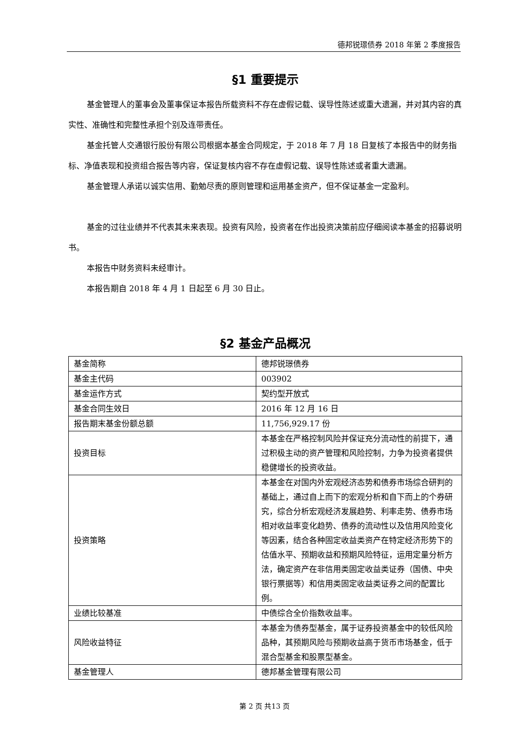德邦锐璟债券 2018 年第 2 季度报告
§1 重要提示
基金管理人的董事会及董事保证本报告所载资料不存在虚假记载、误导性陈述或重大遗漏，并对其内容的真实性、准确性和完整性承担个别及连带责任。
基金托管人交通银行股份有限公司根据本基金合同规定，于 2018 年 7 月 18 日复核了本报告中的财务指标、净值表现和投资组合报告等内容，保证复核内容不存在虚假记载、误导性陈述或者重大遗漏。
基金管理人承诺以诚实信用、勤勉尽责的原则管理和运用基金资产，但不保证基金一定盈利。
基金的过往业绩并不代表其未来表现。投资有风险，投资者在作出投资决策前应仔细阅读本基金的招募说明书。
本报告中财务资料未经审计。
本报告期自 2018 年 4 月 1 日起至 6 月 30 日止。
§2 基金产品概况
| 基金简称 | 德邦锐璟债券 |
| 基金主代码 | 003902 |
| 基金运作方式 | 契约型开放式 |
| 基金合同生效日 | 2016 年 12 月 16 日 |
| 报告期末基金份额总额 | 11,756,929.17 份 |
| 投资目标 | 本基金在严格控制风险并保证充分流动性的前提下，通过积极主动的资产管理和风险控制，力争为投资者提供稳健增长的投资收益。 |
| 投资策略 | 本基金在对国内外宏观经济态势和债券市场综合研判的基础上，通过自上而下的宏观分析和自下而上的个券研究，综合分析宏观经济发展趋势、利率走势、债券市场相对收益率变化趋势、债券的流动性以及信用风险变化等因素，结合各种固定收益类资产在特定经济形势下的估值水平、预期收益和预期风险特征，运用定量分析方法，确定资产在非信用类固定收益类证券（国债、中央银行票据等）和信用类固定收益类证券之间的配置比例。 |
| 业绩比较基准 | 中债综合全价指数收益率。 |
| 风险收益特征 | 本基金为债券型基金，属于证券投资基金中的较低风险品种，其预期风险与预期收益高于货币市场基金，低于混合型基金和股票型基金。 |
| 基金管理人 | 德邦基金管理有限公司 |
第 2 页 共13 页